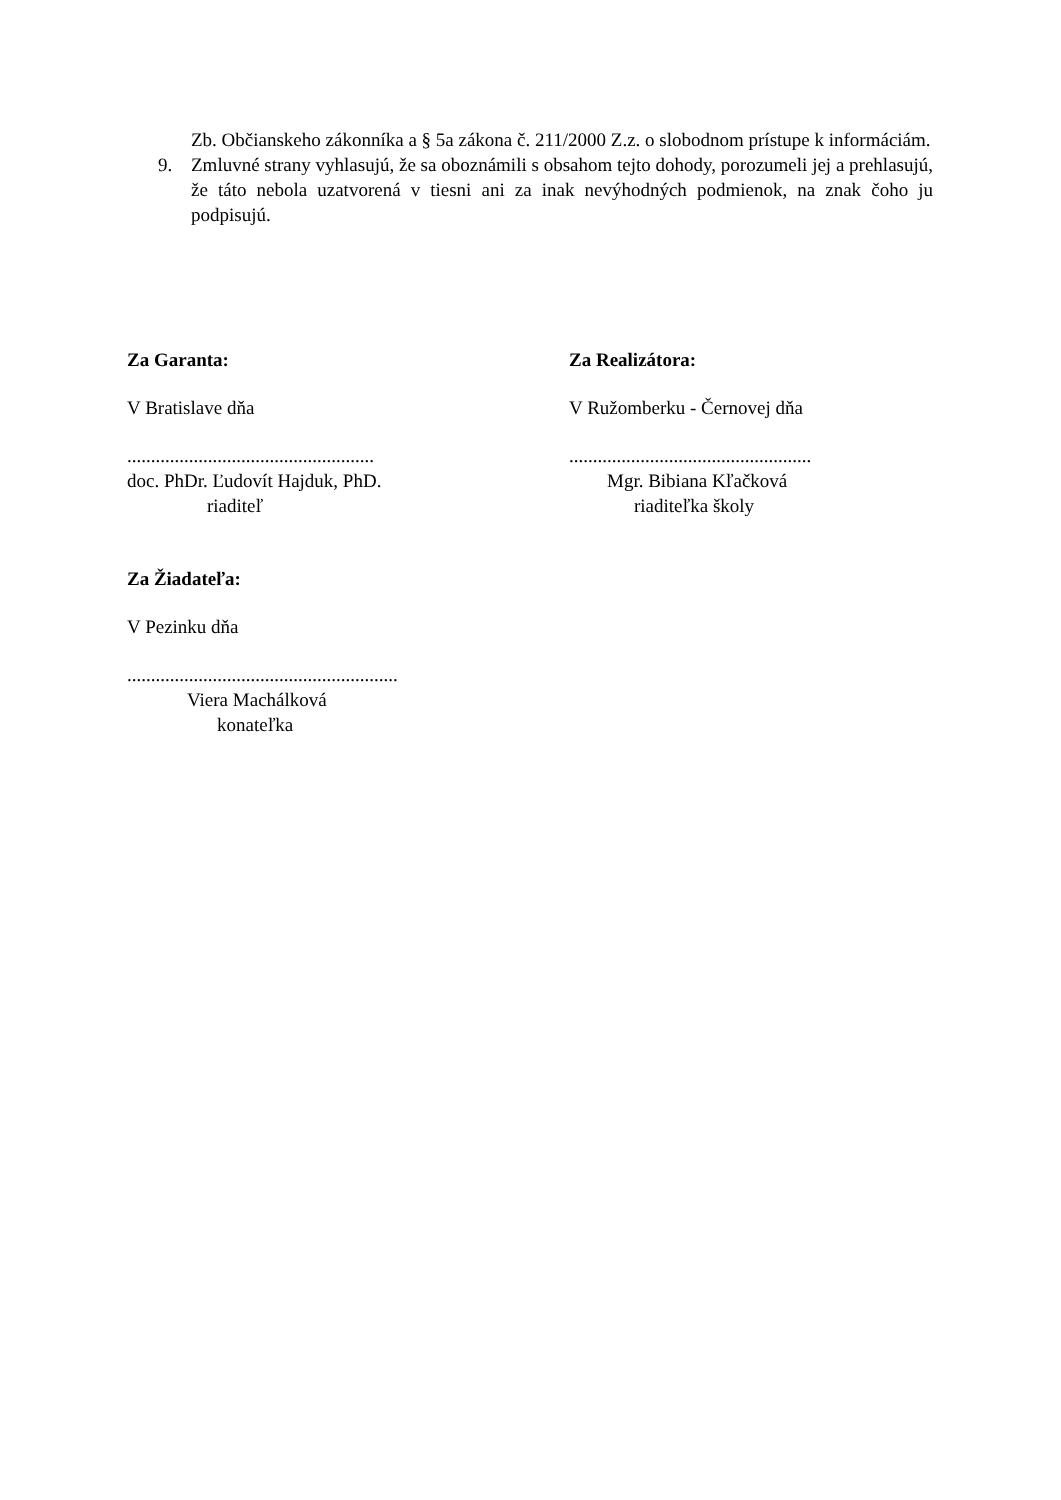Zb. Občianskeho zákonníka a § 5a zákona č. 211/2000 Z.z. o slobodnom prístupe k informáciám.
9. Zmluvné strany vyhlasujú, že sa oboznámili s obsahom tejto dohody, porozumeli jej a prehlasujú, že táto nebola uzatvorená v tiesni ani za inak nevýhodných podmienok, na znak čoho ju podpisujú.
Za Garanta:
V Bratislave dňa
....................................................
doc. PhDr. Ľudovít Hajduk, PhD.
riaditeľ
Za Realizátora:
V Ružomberku - Černovej dňa
...................................................
Mgr. Bibiana Kľačková
riaditeľka školy
Za Žiadateľa:
V Pezinku dňa
.........................................................
Viera Machálková
konateľka